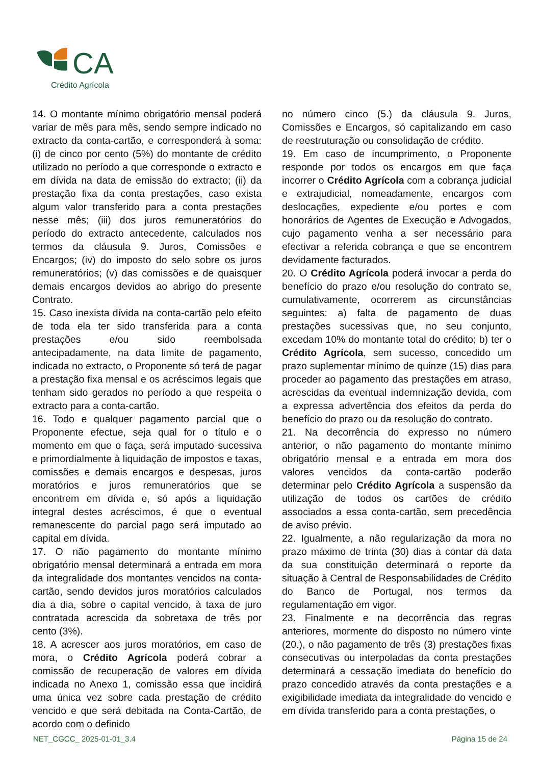CA
Crédito Agrícola
14. O montante mínimo obrigatório mensal poderá variar de mês para mês, sendo sempre indicado no extracto da conta-cartão, e corresponderá à soma: (i) de cinco por cento (5%) do montante de crédito utilizado no período a que corresponde o extracto e em dívida na data de emissão do extracto; (ii) da prestação fixa da conta prestações, caso exista algum valor transferido para a conta prestações nesse mês; (iii) dos juros remuneratórios do período do extracto antecedente, calculados nos termos da cláusula 9. Juros, Comissões e Encargos; (iv) do imposto do selo sobre os juros remuneratórios; (v) das comissões e de quaisquer demais encargos devidos ao abrigo do presente Contrato.
15. Caso inexista dívida na conta-cartão pelo efeito de toda ela ter sido transferida para a conta prestações e/ou sido reembolsada antecipadamente, na data limite de pagamento, indicada no extracto, o Proponente só terá de pagar a prestação fixa mensal e os acréscimos legais que tenham sido gerados no período a que respeita o extracto para a conta-cartão.
16. Todo e qualquer pagamento parcial que o Proponente efectue, seja qual for o título e o momento em que o faça, será imputado sucessiva e primordialmente à liquidação de impostos e taxas, comissões e demais encargos e despesas, juros moratórios e juros remuneratórios que se encontrem em dívida e, só após a liquidação integral destes acréscimos, é que o eventual remanescente do parcial pago será imputado ao capital em dívida.
17. O não pagamento do montante mínimo obrigatório mensal determinará a entrada em mora da integralidade dos montantes vencidos na conta-cartão, sendo devidos juros moratórios calculados dia a dia, sobre o capital vencido, à taxa de juro contratada acrescida da sobretaxa de três por cento (3%).
18. A acrescer aos juros moratórios, em caso de mora, o Crédito Agrícola poderá cobrar a comissão de recuperação de valores em dívida indicada no Anexo 1, comissão essa que incidirá uma única vez sobre cada prestação de crédito vencido e que será debitada na Conta-Cartão, de acordo com o definido
no número cinco (5.) da cláusula 9. Juros, Comissões e Encargos, só capitalizando em caso de reestruturação ou consolidação de crédito.
19. Em caso de incumprimento, o Proponente responde por todos os encargos em que faça incorrer o Crédito Agrícola com a cobrança judicial e extrajudicial, nomeadamente, encargos com deslocações, expediente e/ou portes e com honorários de Agentes de Execução e Advogados, cujo pagamento venha a ser necessário para efectivar a referida cobrança e que se encontrem devidamente facturados.
20. O Crédito Agrícola poderá invocar a perda do benefício do prazo e/ou resolução do contrato se, cumulativamente, ocorrerem as circunstâncias seguintes: a) falta de pagamento de duas prestações sucessivas que, no seu conjunto, excedam 10% do montante total do crédito; b) ter o Crédito Agrícola, sem sucesso, concedido um prazo suplementar mínimo de quinze (15) dias para proceder ao pagamento das prestações em atraso, acrescidas da eventual indemnização devida, com a expressa advertência dos efeitos da perda do benefício do prazo ou da resolução do contrato.
21. Na decorrência do expresso no número anterior, o não pagamento do montante mínimo obrigatório mensal e a entrada em mora dos valores vencidos da conta-cartão poderão determinar pelo Crédito Agrícola a suspensão da utilização de todos os cartões de crédito associados a essa conta-cartão, sem precedência de aviso prévio.
22. Igualmente, a não regularização da mora no prazo máximo de trinta (30) dias a contar da data da sua constituição determinará o reporte da situação à Central de Responsabilidades de Crédito do Banco de Portugal, nos termos da regulamentação em vigor.
23. Finalmente e na decorrência das regras anteriores, mormente do disposto no número vinte (20.), o não pagamento de três (3) prestações fixas consecutivas ou interpoladas da conta prestações determinará a cessação imediata do benefício do prazo concedido através da conta prestações e a exigibilidade imediata da integralidade do vencido e em dívida transferido para a conta prestações, o
NET_CGCC_ 2025-01-01_3.4 Página 15 de 24